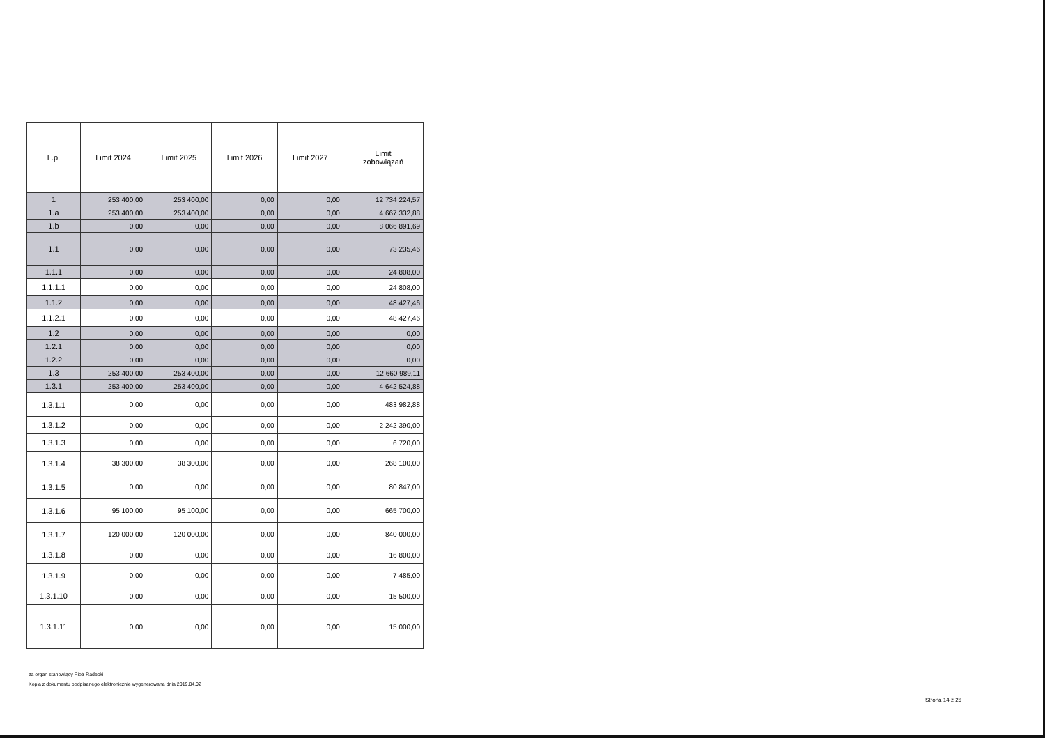| L.p. | Limit 2024 | Limit 2025 | Limit 2026 | Limit 2027 | Limit zobowiązań |
| --- | --- | --- | --- | --- | --- |
| 1 | 253 400,00 | 253 400,00 | 0,00 | 0,00 | 12 734 224,57 |
| 1.a | 253 400,00 | 253 400,00 | 0,00 | 0,00 | 4 667 332,88 |
| 1.b | 0,00 | 0,00 | 0,00 | 0,00 | 8 066 891,69 |
| 1.1 | 0,00 | 0,00 | 0,00 | 0,00 | 73 235,46 |
| 1.1.1 | 0,00 | 0,00 | 0,00 | 0,00 | 24 808,00 |
| 1.1.1.1 | 0,00 | 0,00 | 0,00 | 0,00 | 24 808,00 |
| 1.1.2 | 0,00 | 0,00 | 0,00 | 0,00 | 48 427,46 |
| 1.1.2.1 | 0,00 | 0,00 | 0,00 | 0,00 | 48 427,46 |
| 1.2 | 0,00 | 0,00 | 0,00 | 0,00 | 0,00 |
| 1.2.1 | 0,00 | 0,00 | 0,00 | 0,00 | 0,00 |
| 1.2.2 | 0,00 | 0,00 | 0,00 | 0,00 | 0,00 |
| 1.3 | 253 400,00 | 253 400,00 | 0,00 | 0,00 | 12 660 989,11 |
| 1.3.1 | 253 400,00 | 253 400,00 | 0,00 | 0,00 | 4 642 524,88 |
| 1.3.1.1 | 0,00 | 0,00 | 0,00 | 0,00 | 483 982,88 |
| 1.3.1.2 | 0,00 | 0,00 | 0,00 | 0,00 | 2 242 390,00 |
| 1.3.1.3 | 0,00 | 0,00 | 0,00 | 0,00 | 6 720,00 |
| 1.3.1.4 | 38 300,00 | 38 300,00 | 0,00 | 0,00 | 268 100,00 |
| 1.3.1.5 | 0,00 | 0,00 | 0,00 | 0,00 | 80 847,00 |
| 1.3.1.6 | 95 100,00 | 95 100,00 | 0,00 | 0,00 | 665 700,00 |
| 1.3.1.7 | 120 000,00 | 120 000,00 | 0,00 | 0,00 | 840 000,00 |
| 1.3.1.8 | 0,00 | 0,00 | 0,00 | 0,00 | 16 800,00 |
| 1.3.1.9 | 0,00 | 0,00 | 0,00 | 0,00 | 7 485,00 |
| 1.3.1.10 | 0,00 | 0,00 | 0,00 | 0,00 | 15 500,00 |
| 1.3.1.11 | 0,00 | 0,00 | 0,00 | 0,00 | 15 000,00 |
za organ stanowiący Piotr Radecki
Kopia z dokumentu podpisanego elektronicznie wygenerowana dnia 2019.04.02
Strona 14 z 26